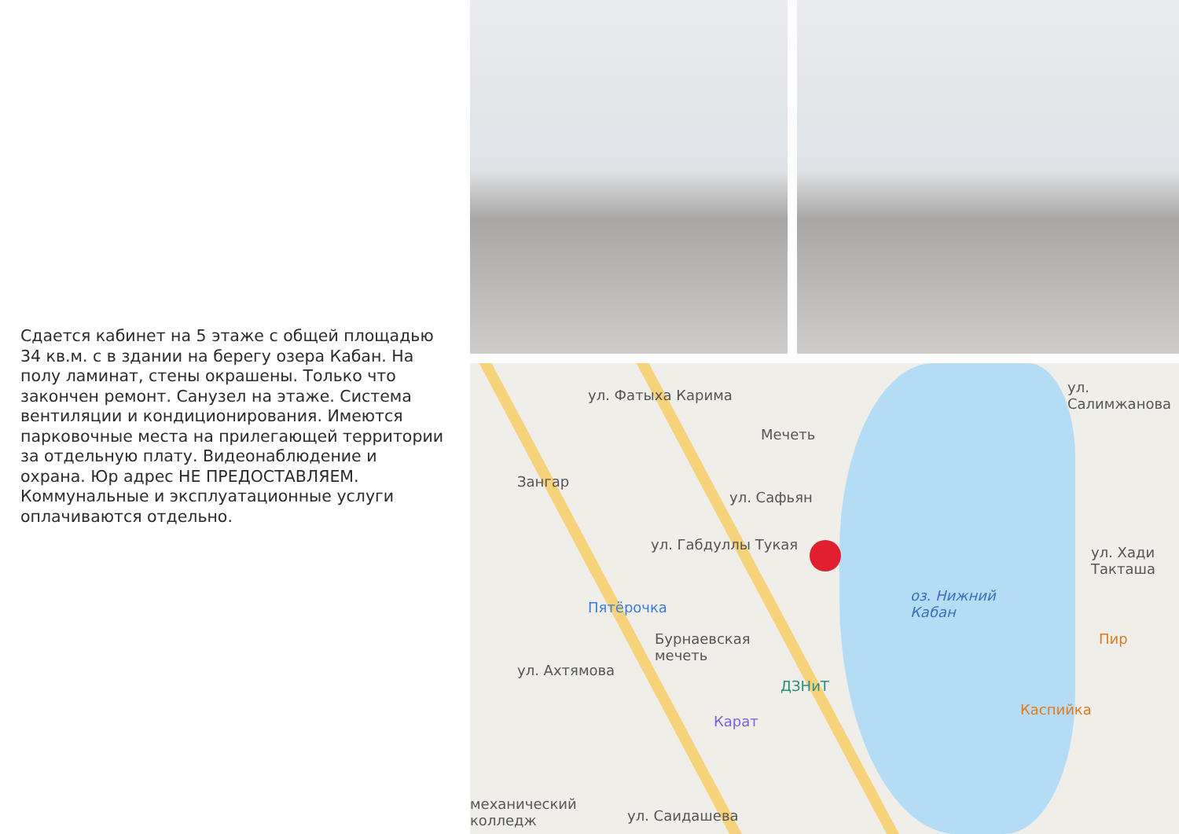Сдается кабинет на 5 этаже с общей площадью 34 кв.м. с в здании на берегу озера Кабан. На полу ламинат, стены окрашены. Только что закончен ремонт. Санузел на этаже. Система вентиляции и кондиционирования. Имеются парковочные места на прилегающей территории за отдельную плату. Видеонаблюдение и охрана. Юр адрес НЕ ПРЕДОСТАВЛЯЕМ. Коммунальные и эксплуатационные услуги оплачиваются отдельно.
ул. Фатыха Карима
Мечеть
Зангар
ул. Габдуллы Тукая
ул. Сафьян
Пятёрочка
Бурнаевская
мечеть
ул. Ахтямова
ДЗНиТ
Карат
оз. Нижний
Кабан
Пир
Каспийка
ул. Салимжанова
ул. Хади Такташа
механический
колледж
ул. Саидашева